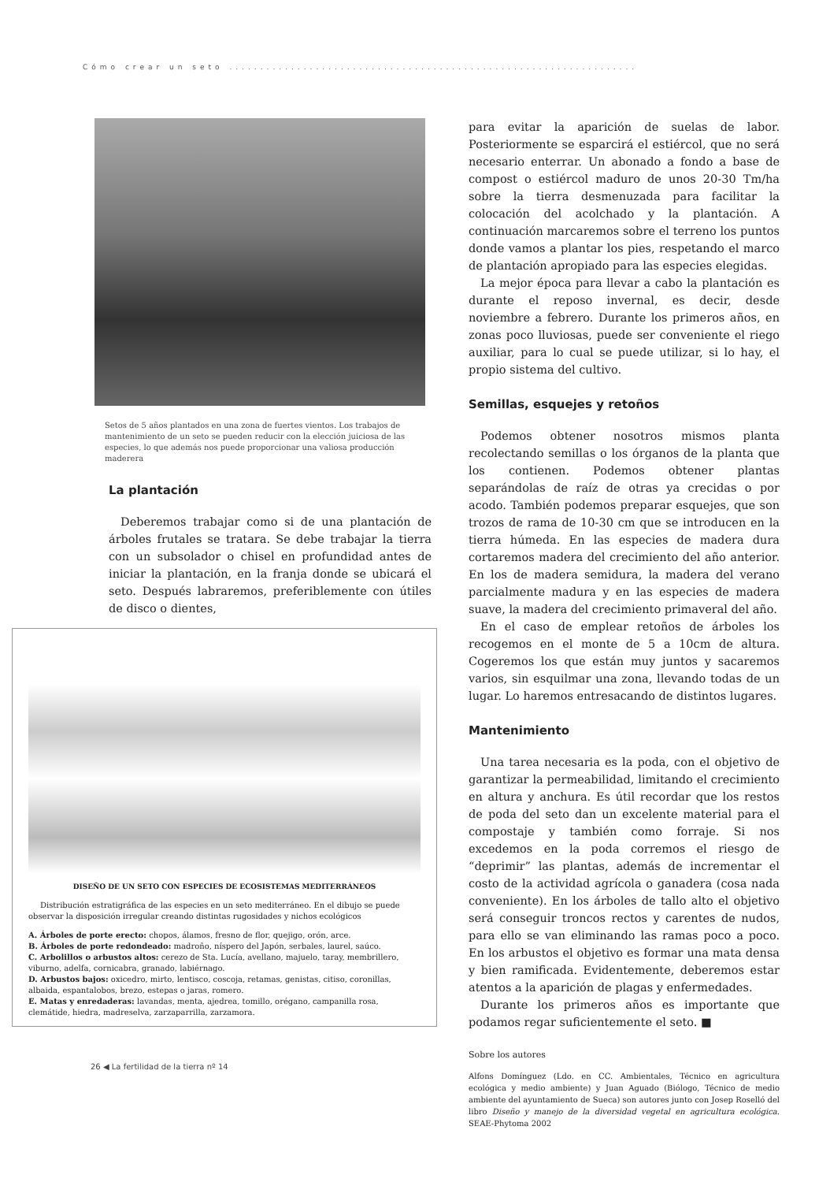Cómo crear un seto ..................................................................
Setos de 5 años plantados en una zona de fuertes vientos. Los trabajos de mantenimiento de un seto se pueden reducir con la elección juiciosa de las especies, lo que además nos puede proporcionar una valiosa producción maderera
La plantación
Deberemos trabajar como si de una plantación de árboles frutales se tratara. Se debe trabajar la tierra con un subsolador o chisel en profundidad antes de iniciar la plantación, en la franja donde se ubicará el seto. Después labraremos, preferiblemente con útiles de disco o dientes,
DISEÑO DE UN SETO CON ESPECIES DE ECOSISTEMAS MEDITERRÁNEOS
Distribución estratigráfica de las especies en un seto mediterráneo. En el dibujo se puede observar la disposición irregular creando distintas rugosidades y nichos ecológicos
A. Árboles de porte erecto: chopos, álamos, fresno de flor, quejigo, orón, arce.
B. Árboles de porte redondeado: madroño, níspero del Japón, serbales, laurel, saúco.
C. Arbolillos o arbustos altos: cerezo de Sta. Lucía, avellano, majuelo, taray, membrillero, viburno, adelfa, cornicabra, granado, labiérnago.
D. Arbustos bajos: oxicedro, mirto, lentisco, coscoja, retamas, genistas, citiso, coronillas, albaida, espantalobos, brezo, estepas o jaras, romero.
E. Matas y enredaderas: lavandas, menta, ajedrea, tomillo, orégano, campanilla rosa, clemátide, hiedra, madreselva, zarzaparrilla, zarzamora.
26 ◀ La fertilidad de la tierra nº 14
para evitar la aparición de suelas de labor. Posteriormente se esparcirá el estiércol, que no será necesario enterrar. Un abonado a fondo a base de compost o estiércol maduro de unos 20-30 Tm/ha sobre la tierra desmenuzada para facilitar la colocación del acolchado y la plantación. A continuación marcaremos sobre el terreno los puntos donde vamos a plantar los pies, respetando el marco de plantación apropiado para las especies elegidas.
La mejor época para llevar a cabo la plantación es durante el reposo invernal, es decir, desde noviembre a febrero. Durante los primeros años, en zonas poco lluviosas, puede ser conveniente el riego auxiliar, para lo cual se puede utilizar, si lo hay, el propio sistema del cultivo.
Semillas, esquejes y retoños
Podemos obtener nosotros mismos planta recolectando semillas o los órganos de la planta que los contienen. Podemos obtener plantas separándolas de raíz de otras ya crecidas o por acodo. También podemos preparar esquejes, que son trozos de rama de 10-30 cm que se introducen en la tierra húmeda. En las especies de madera dura cortaremos madera del crecimiento del año anterior. En los de madera semidura, la madera del verano parcialmente madura y en las especies de madera suave, la madera del crecimiento primaveral del año.
En el caso de emplear retoños de árboles los recogemos en el monte de 5 a 10cm de altura. Cogeremos los que están muy juntos y sacaremos varios, sin esquilmar una zona, llevando todas de un lugar. Lo haremos entresacando de distintos lugares.
Mantenimiento
Una tarea necesaria es la poda, con el objetivo de garantizar la permeabilidad, limitando el crecimiento en altura y anchura. Es útil recordar que los restos de poda del seto dan un excelente material para el compostaje y también como forraje. Si nos excedemos en la poda corremos el riesgo de “deprimir” las plantas, además de incrementar el costo de la actividad agrícola o ganadera (cosa nada conveniente). En los árboles de tallo alto el objetivo será conseguir troncos rectos y carentes de nudos, para ello se van eliminando las ramas poco a poco. En los arbustos el objetivo es formar una mata densa y bien ramificada. Evidentemente, deberemos estar atentos a la aparición de plagas y enfermedades.
Durante los primeros años es importante que podamos regar suficientemente el seto. ■
Sobre los autores
Alfons Domínguez (Ldo. en CC. Ambientales, Técnico en agricultura ecológica y medio ambiente) y Juan Aguado (Biólogo, Técnico de medio ambiente del ayuntamiento de Sueca) son autores junto con Josep Roselló del libro Diseño y manejo de la diversidad vegetal en agricultura ecológica. SEAE-Phytoma 2002